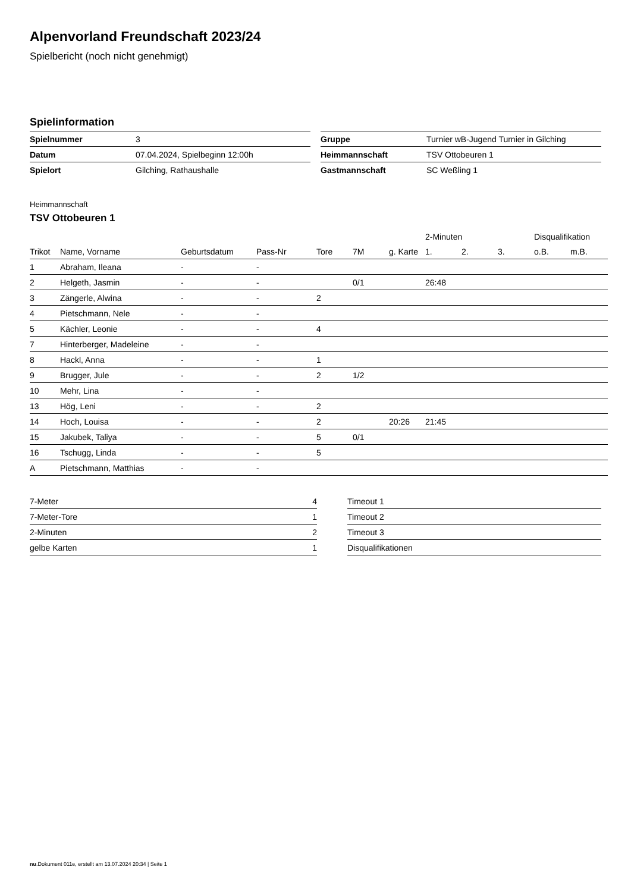Alpenvorland Freundschaft 2023/24
Spielbericht (noch nicht genehmigt)
Spielinformation
| Spielnummer | 3 |
| Datum | 07.04.2024, Spielbeginn 12:00h |
| Spielort | Gilching, Rathaushalle |
| Gruppe | Turnier wB-Jugend Turnier in Gilching |
| Heimmannschaft | TSV Ottobeuren 1 |
| Gastmannschaft | SC Weßling 1 |
Heimmannschaft
TSV Ottobeuren 1
| | | | | | | | 2-Minuten | | | Disqualifikation | |
| --- | --- | --- | --- | --- | --- | --- | --- | --- | --- | --- | --- |
| Trikot | Name, Vorname | Geburtsdatum | Pass-Nr | Tore | 7M | g. Karte | 1. | 2. | 3. | o.B. | m.B. |
| 1 | Abraham, Ileana | - | - | | | | | | | | |
| 2 | Helgeth, Jasmin | - | - | | 0/1 | | 26:48 | | | | |
| 3 | Zängerle, Alwina | - | - | 2 | | | | | | | |
| 4 | Pietschmann, Nele | - | - | | | | | | | | |
| 5 | Kächler, Leonie | - | - | 4 | | | | | | | |
| 7 | Hinterberger, Madeleine | - | - | | | | | | | | |
| 8 | Hackl, Anna | - | - | 1 | | | | | | | |
| 9 | Brugger, Jule | - | - | 2 | 1/2 | | | | | | |
| 10 | Mehr, Lina | - | - | | | | | | | | |
| 13 | Hög, Leni | - | - | 2 | | | | | | | |
| 14 | Hoch, Louisa | - | - | 2 | | 20:26 | 21:45 | | | | |
| 15 | Jakubek, Taliya | - | - | 5 | 0/1 | | | | | | |
| 16 | Tschugg, Linda | - | - | 5 | | | | | | | |
| A | Pietschmann, Matthias | - | - | | | | | | | | |
| 7-Meter | 4 |
| 7-Meter-Tore | 1 |
| 2-Minuten | 2 |
| gelbe Karten | 1 |
| Timeout 1 |
| Timeout 2 |
| Timeout 3 |
| Disqualifikationen |
nu.Dokument 011e, erstellt am 13.07.2024 20:34 | Seite 1